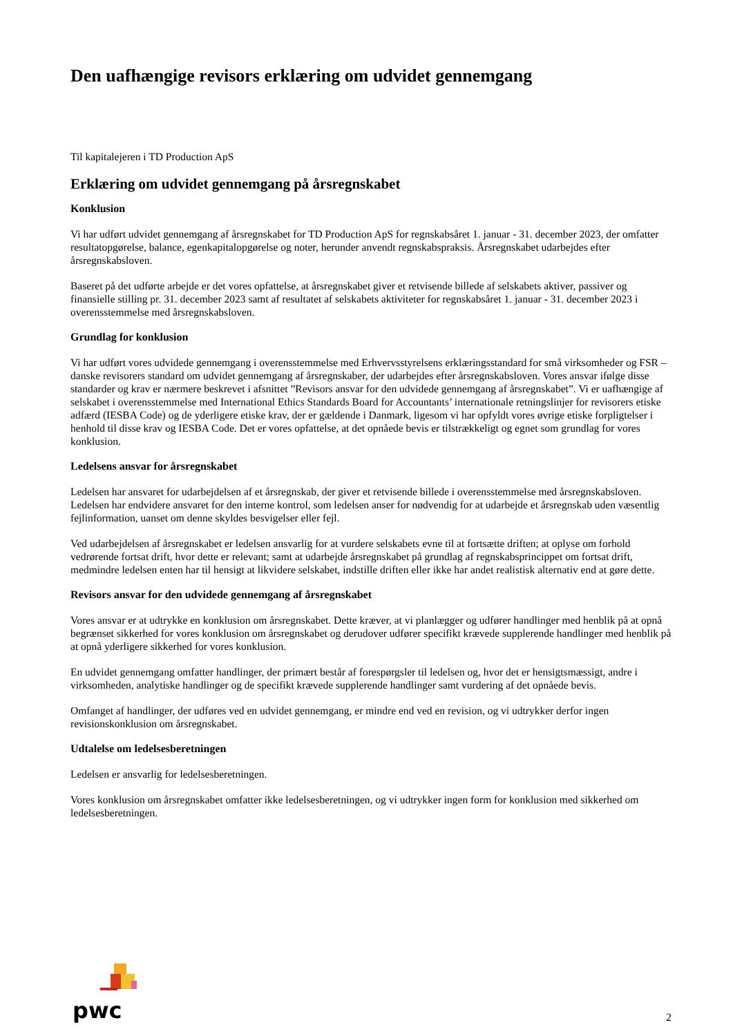Den uafhængige revisors erklæring om udvidet gennemgang
Til kapitalejeren i TD Production ApS
Erklæring om udvidet gennemgang på årsregnskabet
Konklusion
Vi har udført udvidet gennemgang af årsregnskabet for TD Production ApS for regnskabsåret 1. januar - 31. december 2023, der omfatter resultatopgørelse, balance, egenkapitalopgørelse og noter, herunder anvendt regnskabspraksis. Årsregnskabet udarbejdes efter årsregnskabsloven.
Baseret på det udførte arbejde er det vores opfattelse, at årsregnskabet giver et retvisende billede af selskabets aktiver, passiver og finansielle stilling pr. 31. december 2023 samt af resultatet af selskabets aktiviteter for regnskabsåret 1. januar - 31. december 2023 i overensstemmelse med årsregnskabsloven.
Grundlag for konklusion
Vi har udført vores udvidede gennemgang i overensstemmelse med Erhvervsstyrelsens erklæringsstandard for små virksomheder og FSR – danske revisorers standard om udvidet gennemgang af årsregnskaber, der udarbejdes efter årsregnskabsloven. Vores ansvar ifølge disse standarder og krav er nærmere beskrevet i afsnittet ”Revisors ansvar for den udvidede gennemgang af årsregnskabet”. Vi er uafhængige af selskabet i overensstemmelse med International Ethics Standards Board for Accountants’ internationale retningslinjer for revisorers etiske adfærd (IESBA Code) og de yderligere etiske krav, der er gældende i Danmark, ligesom vi har opfyldt vores øvrige etiske forpligtelser i henhold til disse krav og IESBA Code. Det er vores opfattelse, at det opnåede bevis er tilstrækkeligt og egnet som grundlag for vores konklusion.
Ledelsens ansvar for årsregnskabet
Ledelsen har ansvaret for udarbejdelsen af et årsregnskab, der giver et retvisende billede i overensstemmelse med årsregnskabsloven. Ledelsen har endvidere ansvaret for den interne kontrol, som ledelsen anser for nødvendig for at udarbejde et årsregnskab uden væsentlig fejlinformation, uanset om denne skyldes besvigelser eller fejl.
Ved udarbejdelsen af årsregnskabet er ledelsen ansvarlig for at vurdere selskabets evne til at fortsætte driften; at oplyse om forhold vedrørende fortsat drift, hvor dette er relevant; samt at udarbejde årsregnskabet på grundlag af regnskabsprincippet om fortsat drift, medmindre ledelsen enten har til hensigt at likvidere selskabet, indstille driften eller ikke har andet realistisk alternativ end at gøre dette.
Revisors ansvar for den udvidede gennemgang af årsregnskabet
Vores ansvar er at udtrykke en konklusion om årsregnskabet. Dette kræver, at vi planlægger og udfører handlinger med henblik på at opnå begrænset sikkerhed for vores konklusion om årsregnskabet og derudover udfører specifikt krævede supplerende handlinger med henblik på at opnå yderligere sikkerhed for vores konklusion.
En udvidet gennemgang omfatter handlinger, der primært består af forespørgsler til ledelsen og, hvor det er hensigtsmæssigt, andre i virksomheden, analytiske handlinger og de specifikt krævede supplerende handlinger samt vurdering af det opnåede bevis.
Omfanget af handlinger, der udføres ved en udvidet gennemgang, er mindre end ved en revision, og vi udtrykker derfor ingen revisionskonklusion om årsregnskabet.
Udtalelse om ledelsesberetningen
Ledelsen er ansvarlig for ledelsesberetningen.
Vores konklusion om årsregnskabet omfatter ikke ledelsesberetningen, og vi udtrykker ingen form for konklusion med sikkerhed om ledelsesberetningen.
pwc
2